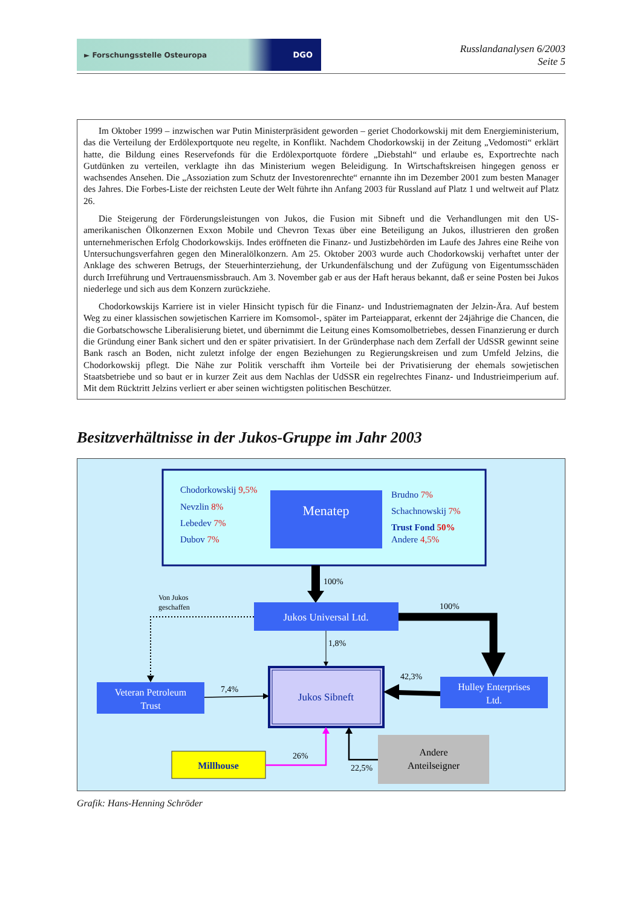► Forschungsstelle Osteuropa DGO
Russlandanalysen 6/2003
Seite 5
Im Oktober 1999 – inzwischen war Putin Ministerpräsident geworden – geriet Chodorkowskij mit dem Energieministerium, das die Verteilung der Erdölexportquote neu regelte, in Konflikt. Nachdem Chodorkowskij in der Zeitung „Vedomosti“ erklärt hatte, die Bildung eines Reservefonds für die Erdölexportquote fördere „Diebstahl“ und erlaube es, Exportrechte nach Gutdünken zu verteilen, verklagte ihn das Ministerium wegen Beleidigung. In Wirtschaftskreisen hingegen genoss er wachsendes Ansehen. Die „Assoziation zum Schutz der Investorenrechte“ ernannte ihn im Dezember 2001 zum besten Manager des Jahres. Die Forbes-Liste der reichsten Leute der Welt führte ihn Anfang 2003 für Russland auf Platz 1 und weltweit auf Platz 26.
Die Steigerung der Förderungsleistungen von Jukos, die Fusion mit Sibneft und die Verhandlungen mit den US-amerikanischen Ölkonzernen Exxon Mobile und Chevron Texas über eine Beteiligung an Jukos, illustrieren den großen unternehmerischen Erfolg Chodorkowskijs. Indes eröffneten die Finanz- und Justizbehörden im Laufe des Jahres eine Reihe von Untersuchungsverfahren gegen den Mineralölkonzern. Am 25. Oktober 2003 wurde auch Chodorkowskij verhaftet unter der Anklage des schweren Betrugs, der Steuerhinterziehung, der Urkundenfälschung und der Zufügung von Eigentumsschäden durch Irreführung und Vertrauensmissbrauch. Am 3. November gab er aus der Haft heraus bekannt, daß er seine Posten bei Jukos niederlege und sich aus dem Konzern zurückziehe.
Chodorkowskijs Karriere ist in vieler Hinsicht typisch für die Finanz- und Industriemagnaten der Jelzin-Ära. Auf bestem Weg zu einer klassischen sowjetischen Karriere im Komsomol-, später im Parteiapparat, erkennt der 24jährige die Chancen, die die Gorbatschowsche Liberalisierung bietet, und übernimmt die Leitung eines Komsomolbetriebes, dessen Finanzierung er durch die Gründung einer Bank sichert und den er später privatisiert. In der Gründerphase nach dem Zerfall der UdSSR gewinnt seine Bank rasch an Boden, nicht zuletzt infolge der engen Beziehungen zu Regierungskreisen und zum Umfeld Jelzins, die Chodorkowskij pflegt. Die Nähe zur Politik verschafft ihm Vorteile bei der Privatisierung der ehemals sowjetischen Staatsbetriebe und so baut er in kurzer Zeit aus dem Nachlas der UdSSR ein regelrechtes Finanz- und Industrieimperium auf. Mit dem Rücktritt Jelzins verliert er aber seinen wichtigsten politischen Beschützer.
Besitzverhältnisse in der Jukos-Gruppe im Jahr 2003
Chodorkowskij 9,5%
Nevzlin 8%
Lebedev 7%
Dubov 7%
Menatep
Brudno 7%
Schachnowskij 7%
Trust Fond 50%
Andere 4,5%
100%
Von Jukos
geschaffen
Jukos Universal Ltd.
100%
1,8%
Veteran Petroleum
Trust
7,4%
Jukos Sibneft
42,3%
Hulley Enterprises
Ltd.
Millhouse
26%
22,5%
Andere
Anteilseigner
Grafik: Hans-Henning Schröder